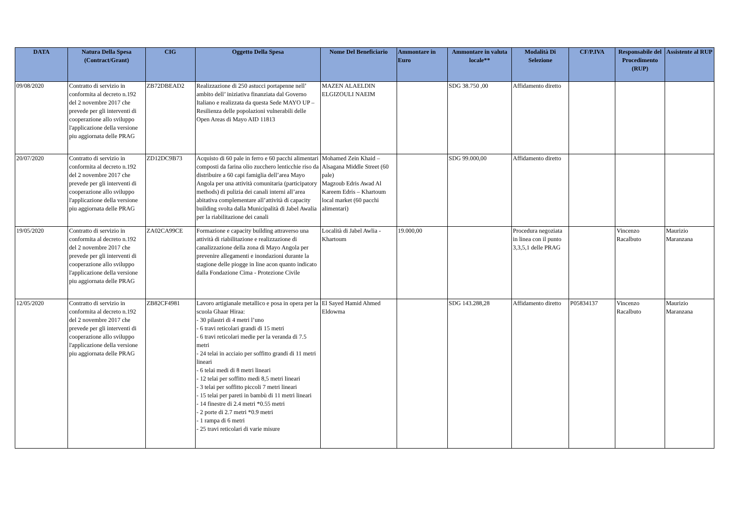| DATA | Natura Della Spesa (Contract/Grant) | CIG | Oggetto Della Spesa | Nome Del Beneficiario | Ammontare in Euro | Ammontare in valuta locale** | Modalità Di Selezione | CF/P.IVA | Responsabile del Procedimento (RUP) | Assistente al RUP |
| --- | --- | --- | --- | --- | --- | --- | --- | --- | --- | --- |
| 09/08/2020 | Contratto di servizio in conformita al decreto n.192 del 2 novembre 2017 che prevede per gli interventi di cooperazione allo sviluppo l'applicazione della versione piu aggiornata delle PRAG | ZB72DBEAD2 | Realizzazione di 250 astucci portapenne nell’ ambito dell’ iniziativa finanziata dal Governo Italiano e realizzata da questa Sede MAYO UP – Resilienza delle popolazioni vulnerabili delle Open Areas di Mayo AID 11813 | MAZEN ALAELDIN ELGIZOULI NAEIM | | SDG 38.750 ,00 | Affidamento diretto | | | |
| 20/07/2020 | Contratto di servizio in conformita al decreto n.192 del 2 novembre 2017 che prevede per gli interventi di cooperazione allo sviluppo l'applicazione della versione piu aggiornata delle PRAG | ZD12DC9B73 | Acquisto di 60 pale in ferro e 60 pacchi alimentari composti da farina olio zucchero lenticchie riso da distribuire a 60 capi famiglia dell’area Mayo Angola per una attività comunitaria (participatory methods) di pulizia dei canali interni all’area abitativa complementare all’attività di capacity building svolta dalla Municipalità di Jabel Awalia per la riabilitazione dei canali | Mohamed Zein Khaid – Alsagana Middle Street (60 pale) Magzoub Edris Awad Al Kareem Edris – Khartoum local market (60 pacchi alimentari) | | SDG 99.000,00 | Affidamento diretto | | | |
| 19/05/2020 | Contratto di servizio in conformita al decreto n.192 del 2 novembre 2017 che prevede per gli interventi di cooperazione allo sviluppo l'applicazione della versione piu aggiornata delle PRAG | ZA02CA99CE | Formazione e capacity building attraverso una attività di riabilitazione e realizzazione di canalizzazione della zona di Mayo Angola per prevenire allegamenti e inondazioni durante la stagione delle piogge in line acon quanto indicato dalla Fondazione Cima - Protezione Civile | Località di Jabel Awlia - Khartoum | 19.000,00 | | Procedura negoziata in linea con il punto 3,3,5,1 delle PRAG | | Vincenzo Racalbuto | Maurizio Maranzana |
| 12/05/2020 | Contratto di servizio in conformita al decreto n.192 del 2 novembre 2017 che prevede per gli interventi di cooperazione allo sviluppo l'applicazione della versione piu aggiornata delle PRAG | ZB82CF4981 | Lavoro artigianale metallico e posa in opera per la scuola Ghaar Hiraa: - 30 pilastri di 4 metri l’uno - 6 travi reticolari grandi di 15 metri - 6 travi reticolari medie per la veranda di 7.5 metri - 24 telai in acciaio per soffitto grandi di 11 metri lineari - 6 telai medi di 8 metri lineari - 12 telai per soffitto medi 8,5 metri lineari - 3 telai per soffitto piccoli 7 metri lineari - 15 telai per pareti in bambù di 11 metri lineari - 14 finestre di 2.4 metri *0.55 metri - 2 porte di 2.7 metri *0.9 metri - 1 rampa di 6 metri - 25 travi reticolari di varie misure | El Sayed Hamid Ahmed Eldowma | | SDG 143.288,28 | Affidamento diretto | P05834137 | Vincenzo Racalbuto | Maurizio Maranzana |